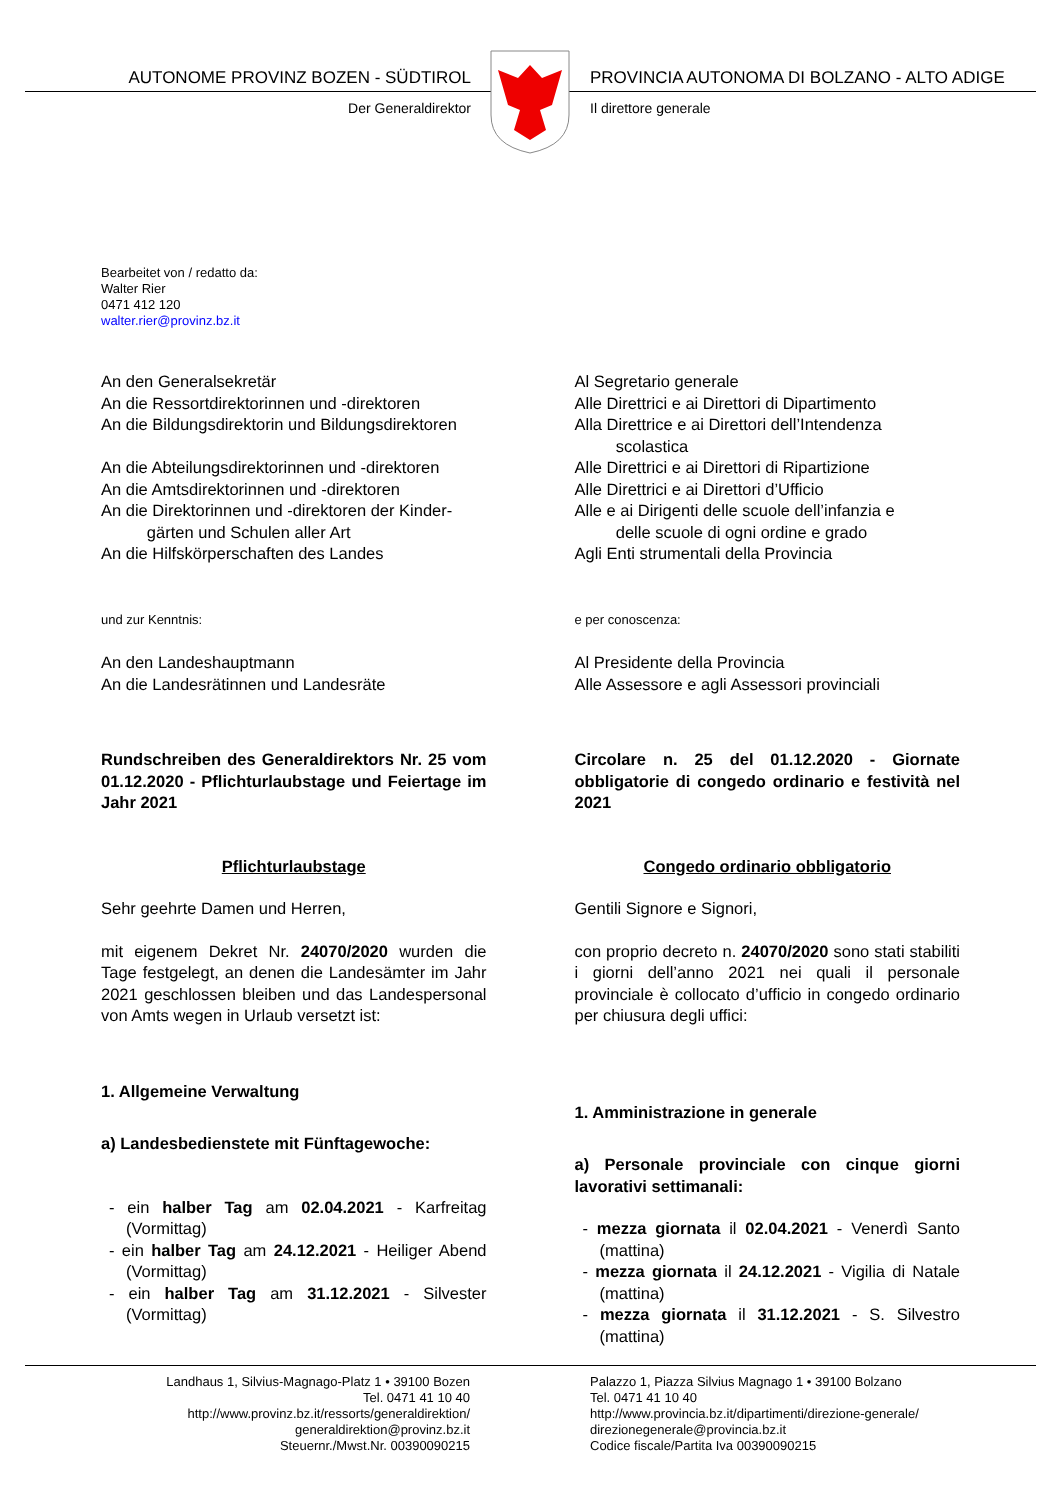AUTONOME PROVINZ BOZEN - SÜDTIROL
Der Generaldirektor
PROVINCIA AUTONOMA DI BOLZANO - ALTO ADIGE
Il direttore generale
Bearbeitet von / redatto da:
Walter Rier
0471 412 120
walter.rier@provinz.bz.it
An den Generalsekretär
An die Ressortdirektorinnen und -direktoren
An die Bildungsdirektorin und Bildungsdirektoren
An die Abteilungsdirektorinnen und -direktoren
An die Amtsdirektorinnen und -direktoren
An die Direktorinnen und -direktoren der Kinder-
gärten und Schulen aller Art
An die Hilfskörperschaften des Landes
und zur Kenntnis:
An den Landeshauptmann
An die Landesrätinnen und Landesräte
Rundschreiben des Generaldirektors Nr. 25 vom 01.12.2020 - Pflichturlaubstage und Feiertage im Jahr 2021
Pflichturlaubstage
Sehr geehrte Damen und Herren,
mit eigenem Dekret Nr. 24070/2020 wurden die Tage festgelegt, an denen die Landesämter im Jahr 2021 geschlossen bleiben und das Landespersonal von Amts wegen in Urlaub versetzt ist:
1. Allgemeine Verwaltung
a) Landesbedienstete mit Fünftagewoche:
- ein halber Tag am 02.04.2021 - Karfreitag (Vormittag)
- ein halber Tag am 24.12.2021 - Heiliger Abend (Vormittag)
- ein halber Tag am 31.12.2021 - Silvester (Vormittag)
Al Segretario generale
Alle Direttrici e ai Direttori di Dipartimento
Alla Direttrice e ai Direttori dell’Intendenza
scolastica
Alle Direttrici e ai Direttori di Ripartizione
Alle Direttrici e ai Direttori d’Ufficio
Alle e ai Dirigenti delle scuole dell’infanzia e
delle scuole di ogni ordine e grado
Agli Enti strumentali della Provincia
e per conoscenza:
Al Presidente della Provincia
Alle Assessore e agli Assessori provinciali
Circolare n. 25 del 01.12.2020 - Giornate obbligatorie di congedo ordinario e festività nel 2021
Congedo ordinario obbligatorio
Gentili Signore e Signori,
con proprio decreto n. 24070/2020 sono stati stabiliti i giorni dell’anno 2021 nei quali il personale provinciale è collocato d’ufficio in congedo ordinario per chiusura degli uffici:
1. Amministrazione in generale
a) Personale provinciale con cinque giorni lavorativi settimanali:
- mezza giornata il 02.04.2021 - Venerdì Santo (mattina)
- mezza giornata il 24.12.2021 - Vigilia di Natale (mattina)
- mezza giornata il 31.12.2021 - S. Silvestro (mattina)
Landhaus 1, Silvius-Magnago-Platz 1 • 39100 Bozen
Tel. 0471 41 10 40
http://www.provinz.bz.it/ressorts/generaldirektion/
generaldirektion@provinz.bz.it
Steuernr./Mwst.Nr. 00390090215
Palazzo 1, Piazza Silvius Magnago 1 • 39100 Bolzano
Tel. 0471 41 10 40
http://www.provincia.bz.it/dipartimenti/direzione-generale/
direzionegenerale@provincia.bz.it
Codice fiscale/Partita Iva 00390090215